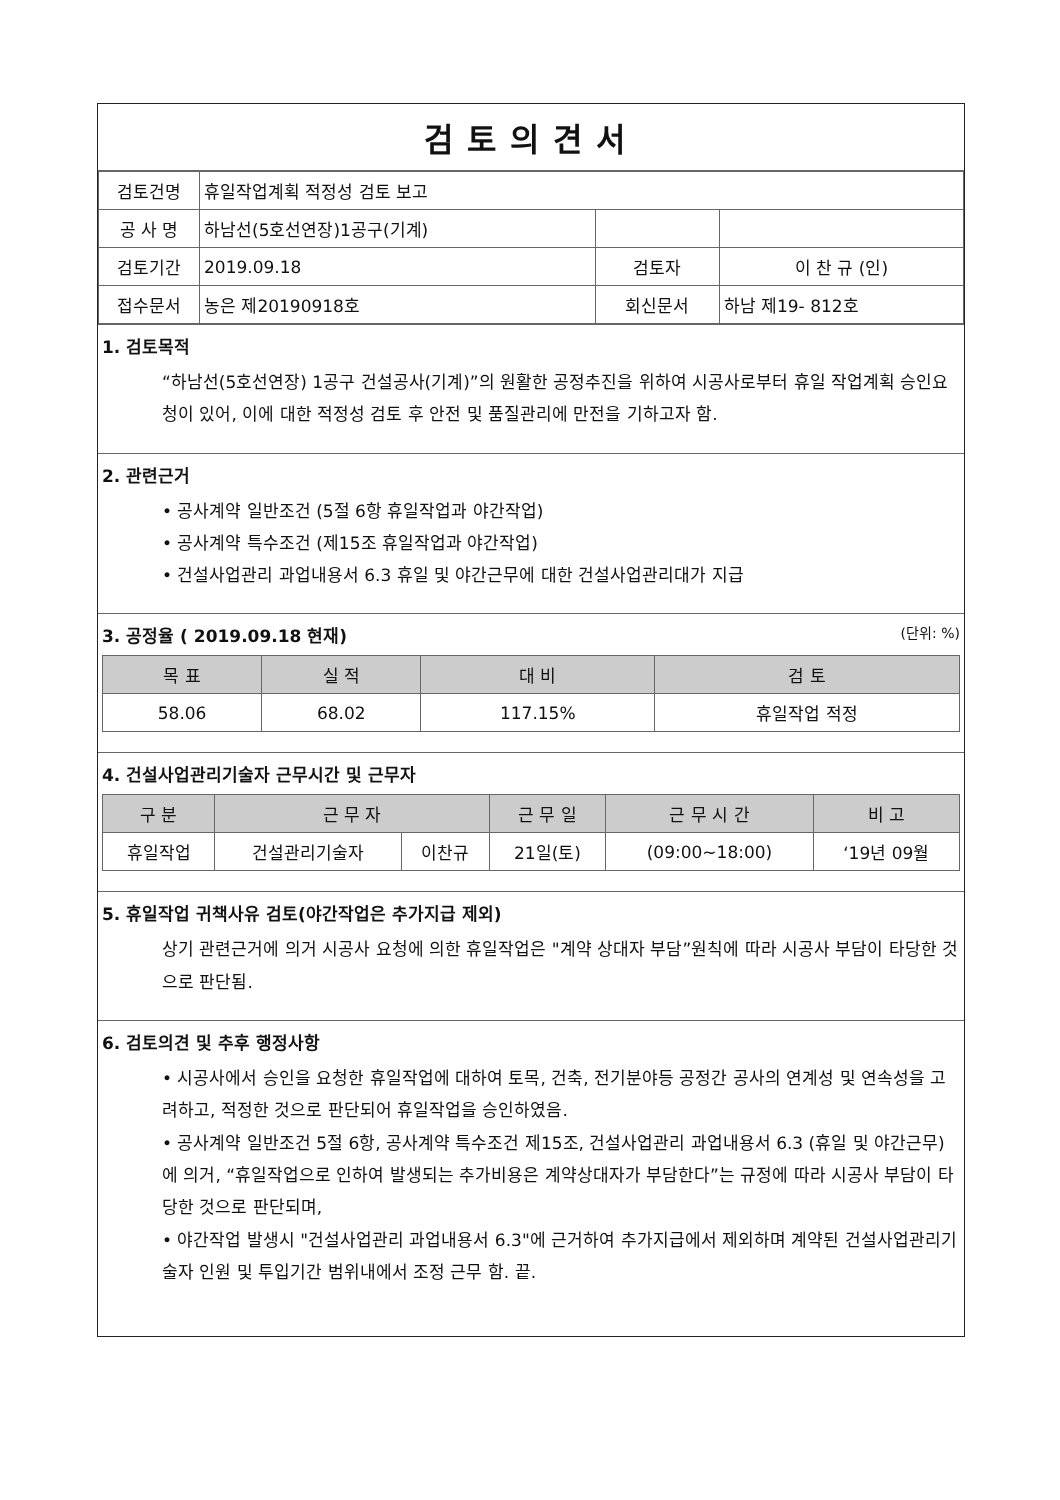검토의견서
| 검토건명 | 휴일작업계획 적정성 검토 보고 | | |
| 공 사 명 | 하남선(5호선연장)1공구(기계) | | |
| 검토기간 | 2019.09.18 | 검토자 | 이 찬 규 (인) |
| 접수문서 | 농은 제20190918호 | 회신문서 | 하남 제19- 812호 |
1. 검토목적
“하남선(5호선연장) 1공구 건설공사(기계)”의 원활한 공정추진을 위하여 시공사로부터 휴일 작업계획 승인요청이 있어, 이에 대한 적정성 검토 후 안전 및 품질관리에 만전을 기하고자 함.
2. 관련근거
• 공사계약 일반조건 (5절 6항 휴일작업과 야간작업)
• 공사계약 특수조건 (제15조 휴일작업과 야간작업)
• 건설사업관리 과업내용서 6.3 휴일 및 야간근무에 대한 건설사업관리대가 지급
3. 공정율 ( 2019.09.18 현재) (단위: %)
| 목 표 | 실 적 | 대 비 | 검 토 |
| --- | --- | --- | --- |
| 58.06 | 68.02 | 117.15% | 휴일작업 적정 |
4. 건설사업관리기술자 근무시간 및 근무자
| 구 분 | 근 무 자 | | 근 무 일 | 근 무 시 간 | 비 고 |
| --- | --- | --- | --- | --- | --- |
| 휴일작업 | 건설관리기술자 | 이찬규 | 21일(토) | (09:00~18:00) | ‘19년 09월 |
5. 휴일작업 귀책사유 검토(야간작업은 추가지급 제외)
상기 관련근거에 의거 시공사 요청에 의한 휴일작업은 "계약 상대자 부담”원칙에 따라 시공사 부담이 타당한 것으로 판단됨.
6. 검토의견 및 추후 행정사항
• 시공사에서 승인을 요청한 휴일작업에 대하여 토목, 건축, 전기분야등 공정간 공사의 연계성 및 연속성을 고려하고, 적정한 것으로 판단되어 휴일작업을 승인하였음.
• 공사계약 일반조건 5절 6항, 공사계약 특수조건 제15조, 건설사업관리 과업내용서 6.3 (휴일 및 야간근무)에 의거, “휴일작업으로 인하여 발생되는 추가비용은 계약상대자가 부담한다”는 규정에 따라 시공사 부담이 타당한 것으로 판단되며,
• 야간작업 발생시 "건설사업관리 과업내용서 6.3"에 근거하여 추가지급에서 제외하며 계약된 건설사업관리기술자 인원 및 투입기간 범위내에서 조정 근무 함. 끝.